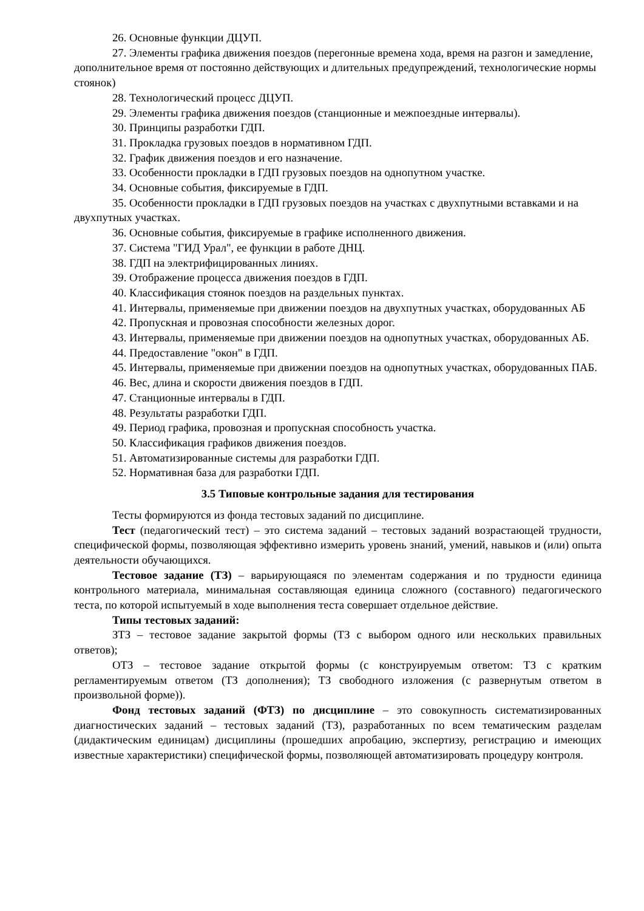26. Основные функции ДЦУП.
27. Элементы графика движения поездов (перегонные времена хода, время на разгон и замедление, дополнительное время от постоянно действующих и длительных предупреждений, технологические нормы стоянок)
28. Технологический процесс ДЦУП.
29. Элементы графика движения поездов (станционные и межпоездные интервалы).
30. Принципы разработки ГДП.
31. Прокладка грузовых поездов в нормативном ГДП.
32. График движения поездов и его назначение.
33. Особенности прокладки в ГДП грузовых поездов на однопутном участке.
34. Основные события, фиксируемые в ГДП.
35. Особенности прокладки в ГДП грузовых поездов на участках с двухпутными вставками и на двухпутных участках.
36. Основные события, фиксируемые в графике исполненного движения.
37. Система "ГИД Урал", ее функции в работе ДНЦ.
38. ГДП на электрифицированных линиях.
39. Отображение процесса движения поездов в ГДП.
40. Классификация стоянок поездов на раздельных пунктах.
41. Интервалы, применяемые при движении поездов на двухпутных участках, оборудованных АБ
42. Пропускная и провозная способности железных дорог.
43. Интервалы, применяемые при движении поездов на однопутных участках, оборудованных АБ.
44. Предоставление "окон" в ГДП.
45. Интервалы, применяемые при движении поездов на однопутных участках, оборудованных ПАБ.
46. Вес, длина и скорости движения поездов в ГДП.
47. Станционные интервалы в ГДП.
48. Результаты разработки ГДП.
49. Период графика, провозная и пропускная способность участка.
50. Классификация графиков движения поездов.
51. Автоматизированные системы для разработки ГДП.
52. Нормативная база для разработки ГДП.
3.5 Типовые контрольные задания для тестирования
Тесты формируются из фонда тестовых заданий по дисциплине.
Тест (педагогический тест) – это система заданий – тестовых заданий возрастающей трудности, специфической формы, позволяющая эффективно измерить уровень знаний, умений, навыков и (или) опыта деятельности обучающихся.
Тестовое задание (ТЗ) – варьирующаяся по элементам содержания и по трудности единица контрольного материала, минимальная составляющая единица сложного (составного) педагогического теста, по которой испытуемый в ходе выполнения теста совершает отдельное действие.
Типы тестовых заданий:
ЗТЗ – тестовое задание закрытой формы (ТЗ с выбором одного или нескольких правильных ответов);
ОТЗ – тестовое задание открытой формы (с конструируемым ответом: ТЗ с кратким регламентируемым ответом (ТЗ дополнения); ТЗ свободного изложения (с развернутым ответом в произвольной форме)).
Фонд тестовых заданий (ФТЗ) по дисциплине – это совокупность систематизированных диагностических заданий – тестовых заданий (ТЗ), разработанных по всем тематическим разделам (дидактическим единицам) дисциплины (прошедших апробацию, экспертизу, регистрацию и имеющих известные характеристики) специфической формы, позволяющей автоматизировать процедуру контроля.